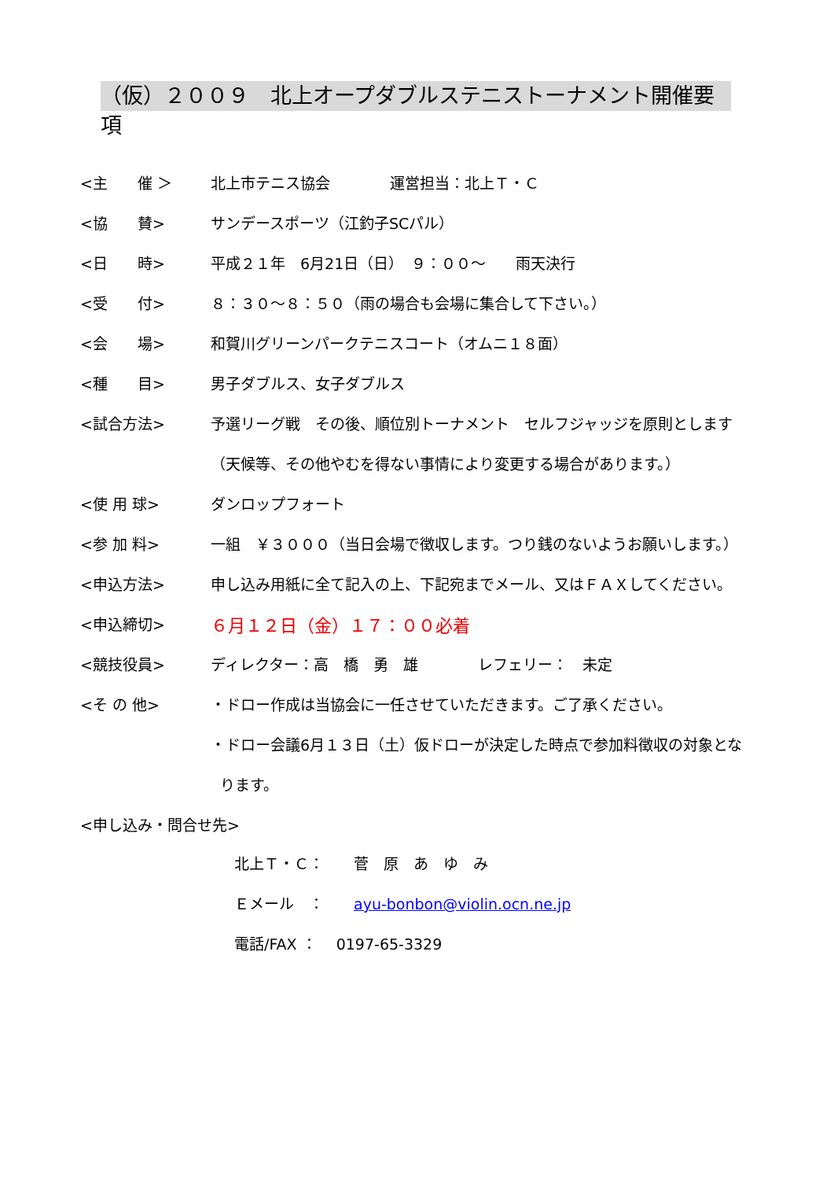（仮）２００９　北上オープダブルステニストーナメント開催要項
| <主 催 ＞ | 北上市テニス協会 運営担当：北上Ｔ・Ｃ |
| <協 賛> | サンデースポーツ（江釣子SCパル） |
| <日 時> | 平成２１年 6月21日（日） ９：００～ 雨天決行 |
| <受 付> | ８：３０～８：５０（雨の場合も会場に集合して下さい。） |
| <会 場> | 和賀川グリーンパークテニスコート（オムニ１８面） |
| <種 目> | 男子ダブルス、女子ダブルス |
| <試合方法> | 予選リーグ戦 その後、順位別トーナメント セルフジャッジを原則とします |
| | （天候等、その他やむを得ない事情により変更する場合があります。） |
| <使 用 球> | ダンロップフォート |
| <参 加 料> | 一組 ￥３０００（当日会場で徴収します。つり銭のないようお願いします。） |
| <申込方法> | 申し込み用紙に全て記入の上、下記宛までメール、又はＦＡＸしてください。 |
| <申込締切> | ６月１２日（金）１７：００必着 |
| <競技役員> | ディレクター：高 橋 勇 雄 レフェリー： 未定 |
| <そ の 他> | ・ドロー作成は当協会に一任させていただきます。ご了承ください。 |
| | ・ドロー会議6月１３日（土）仮ドローが決定した時点で参加料徴収の対象とな |
| | ります。 |
| <申し込み・問合せ先> | |
北上Ｔ・Ｃ：　　菅　原　あ　ゆ　み
Ｅメール　：　　ayu-bonbon@violin.ocn.ne.jp
電話/FAX ：　 0197-65-3329